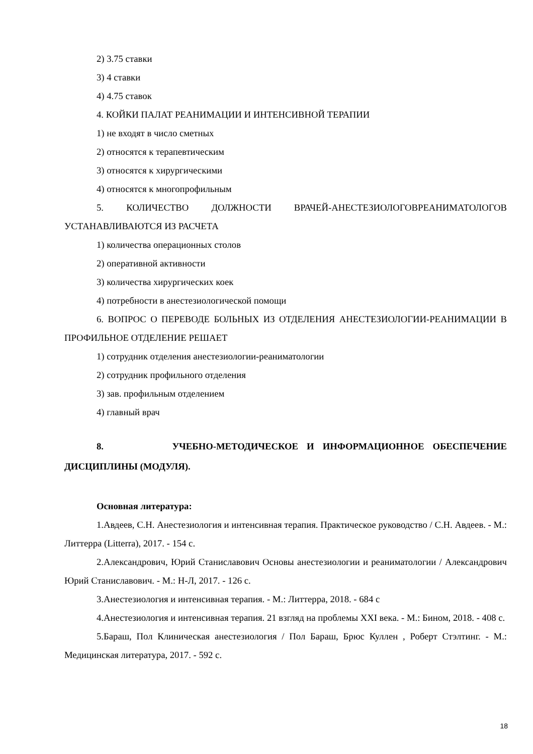2) 3.75 ставки
3) 4 ставки
4) 4.75 ставок
4. КОЙКИ ПАЛАТ РЕАНИМАЦИИ И ИНТЕНСИВНОЙ ТЕРАПИИ
1) не входят в число сметных
2) относятся к терапевтическим
3) относятся к хирургическими
4) относятся к многопрофильным
5. КОЛИЧЕСТВО ДОЛЖНОСТИ ВРАЧЕЙ-АНЕСТЕЗИОЛОГОВРЕАНИМАТОЛОГОВ УСТАНАВЛИВАЮТСЯ ИЗ РАСЧЕТА
1) количества операционных столов
2) оперативной активности
3) количества хирургических коек
4) потребности в анестезиологической помощи
6. ВОПРОС О ПЕРЕВОДЕ БОЛЬНЫХ ИЗ ОТДЕЛЕНИЯ АНЕСТЕЗИОЛОГИИ-РЕАНИМАЦИИ В ПРОФИЛЬНОЕ ОТДЕЛЕНИЕ РЕШАЕТ
1) сотрудник отделения анестезиологии-реаниматологии
2) сотрудник профильного отделения
3) зав. профильным отделением
4) главный врач
8. УЧЕБНО-МЕТОДИЧЕСКОЕ И ИНФОРМАЦИОННОЕ ОБЕСПЕЧЕНИЕ ДИСЦИПЛИНЫ (МОДУЛЯ).
Основная литература:
1.Авдеев, С.Н. Анестезиология и интенсивная терапия. Практическое руководство / С.Н. Авдеев. - М.: Литтерра (Litterra), 2017. - 154 с.
2.Александрович, Юрий Станиславович Основы анестезиологии и реаниматологии / Александрович Юрий Станиславович. - М.: Н-Л, 2017. - 126 с.
3.Анестезиология и интенсивная терапия. - М.: Литтерра, 2018. - 684 с
4.Анестезиология и интенсивная терапия. 21 взгляд на проблемы XXI века. - М.: Бином, 2018. - 408 с.
5.Бараш, Пол Клиническая анестезиология / Пол Бараш, Брюс Куллен , Роберт Стэлтинг. - М.: Медицинская литература, 2017. - 592 с.
18